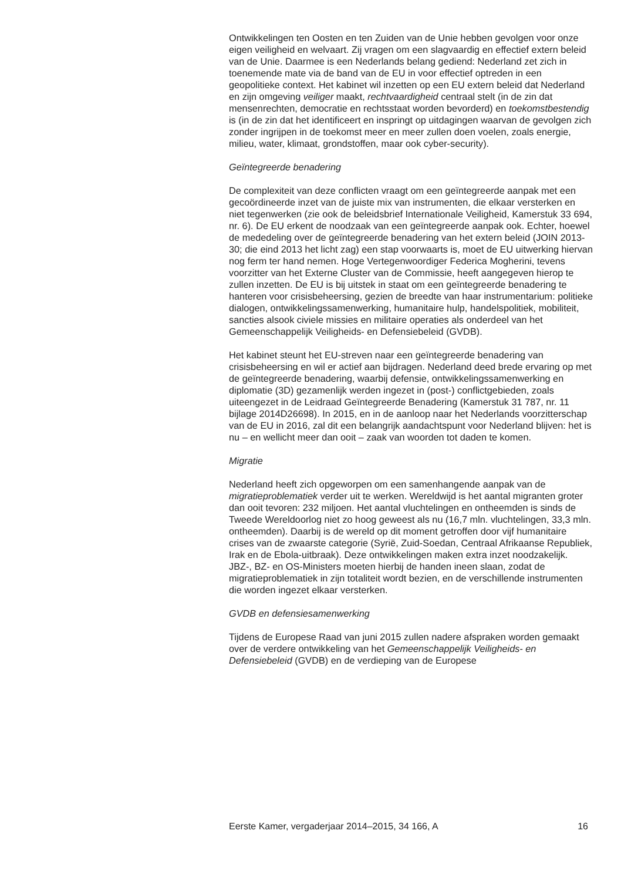Ontwikkelingen ten Oosten en ten Zuiden van de Unie hebben gevolgen voor onze eigen veiligheid en welvaart. Zij vragen om een slagvaardig en effectief extern beleid van de Unie. Daarmee is een Nederlands belang gediend: Nederland zet zich in toenemende mate via de band van de EU in voor effectief optreden in een geopolitieke context. Het kabinet wil inzetten op een EU extern beleid dat Nederland en zijn omgeving veiliger maakt, rechtvaardigheid centraal stelt (in de zin dat mensenrechten, democratie en rechtsstaat worden bevorderd) en toekomstbestendig is (in de zin dat het identificeert en inspringt op uitdagingen waarvan de gevolgen zich zonder ingrijpen in de toekomst meer en meer zullen doen voelen, zoals energie, milieu, water, klimaat, grondstoffen, maar ook cyber-security).
Geïntegreerde benadering
De complexiteit van deze conflicten vraagt om een geïntegreerde aanpak met een gecoördineerde inzet van de juiste mix van instrumenten, die elkaar versterken en niet tegenwerken (zie ook de beleidsbrief Internationale Veiligheid, Kamerstuk 33 694, nr. 6). De EU erkent de noodzaak van een geïntegreerde aanpak ook. Echter, hoewel de mededeling over de geïntegreerde benadering van het extern beleid (JOIN 2013-30; die eind 2013 het licht zag) een stap voorwaarts is, moet de EU uitwerking hiervan nog ferm ter hand nemen. Hoge Vertegenwoordiger Federica Mogherini, tevens voorzitter van het Externe Cluster van de Commissie, heeft aangegeven hierop te zullen inzetten. De EU is bij uitstek in staat om een geïntegreerde benadering te hanteren voor crisisbeheersing, gezien de breedte van haar instrumentarium: politieke dialogen, ontwikkelingssamenwerking, humanitaire hulp, handelspolitiek, mobiliteit, sancties alsook civiele missies en militaire operaties als onderdeel van het Gemeenschappelijk Veiligheids- en Defensiebeleid (GVDB).
Het kabinet steunt het EU-streven naar een geïntegreerde benadering van crisisbeheersing en wil er actief aan bijdragen. Nederland deed brede ervaring op met de geïntegreerde benadering, waarbij defensie, ontwikkelingssamenwerking en diplomatie (3D) gezamenlijk werden ingezet in (post-) conflictgebieden, zoals uiteengezet in de Leidraad Geïntegreerde Benadering (Kamerstuk 31 787, nr. 11 bijlage 2014D26698). In 2015, en in de aanloop naar het Nederlands voorzitterschap van de EU in 2016, zal dit een belangrijk aandachtspunt voor Nederland blijven: het is nu – en wellicht meer dan ooit – zaak van woorden tot daden te komen.
Migratie
Nederland heeft zich opgeworpen om een samenhangende aanpak van de migratieproblematiek verder uit te werken. Wereldwijd is het aantal migranten groter dan ooit tevoren: 232 miljoen. Het aantal vluchtelingen en ontheemden is sinds de Tweede Wereldoorlog niet zo hoog geweest als nu (16,7 mln. vluchtelingen, 33,3 mln. ontheemden). Daarbij is de wereld op dit moment getroffen door vijf humanitaire crises van de zwaarste categorie (Syrië, Zuid-Soedan, Centraal Afrikaanse Republiek, Irak en de Ebola-uitbraak). Deze ontwikkelingen maken extra inzet noodzakelijk. JBZ-, BZ- en OS-Ministers moeten hierbij de handen ineen slaan, zodat de migratieproblematiek in zijn totaliteit wordt bezien, en de verschillende instrumenten die worden ingezet elkaar versterken.
GVDB en defensiesamenwerking
Tijdens de Europese Raad van juni 2015 zullen nadere afspraken worden gemaakt over de verdere ontwikkeling van het Gemeenschappelijk Veiligheids- en Defensiebeleid (GVDB) en de verdieping van de Europese
Eerste Kamer, vergaderjaar 2014–2015, 34 166, A 16